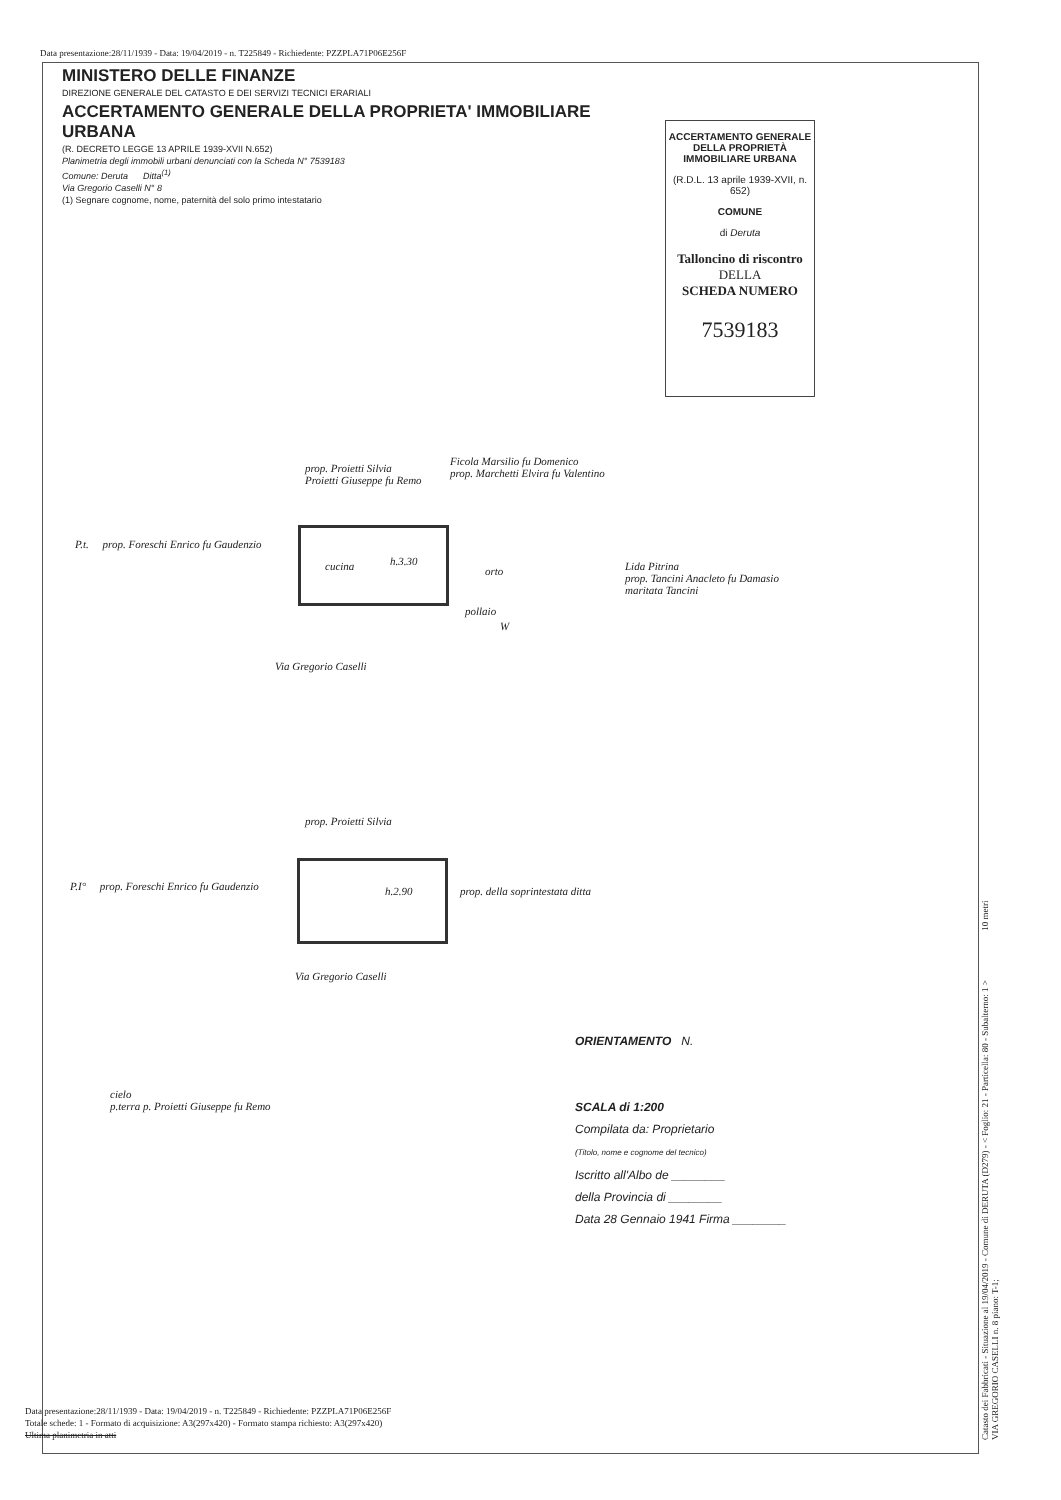Data presentazione:28/11/1939 - Data: 19/04/2019 - n. T225849 - Richiedente: PZZPLA71P06E256F
MINISTERO DELLE FINANZE
DIREZIONE GENERALE DEL CATASTO E DEI SERVIZI TECNICI ERARIALI
ACCERTAMENTO GENERALE DELLA PROPRIETA' IMMOBILIARE URBANA
(R. DECRETO LEGGE 13 APRILE 1939-XVII N.652)
Planimetria degli immobili urbani denunciati con la Scheda N° 7539183
Comune: Deruta Ditta<sup>(1)</sup>
Via Gregorio Caselli N° 8
(1) Segnare cognome, nome, paternità del solo primo intestatario
ACCERTAMENTO GENERALE DELLA PROPRIETÀ IMMOBILIARE URBANA
(R.D.L. 13 aprile 1939-XVII, n. 652)
COMUNE
di Deruta
Talloncino di riscontro
DELLA
SCHEDA NUMERO
7539183
prop. Proietti Silvia
Proietti Giuseppe fu Remo
Ficola Marsilio fu Domenico
prop. Marchetti Elvira fu Valentino
P.t. prop. Foreschi Enrico fu Gaudenzio
cucina h.3.30
orto
pollaio
W
Lida Pitrina
prop. Tancini Anacleto fu Damasio
maritata Tancini
Via Gregorio Caselli
prop. Proietti Silvia
P.I° prop. Foreschi Enrico fu Gaudenzio
h.2.90
prop. della soprintestata ditta
Via Gregorio Caselli
cielo
p.terra p. Proietti Giuseppe fu Remo
ORIENTAMENTO N.
SCALA di 1:200
Compilata da: Proprietario
(Titolo, nome e cognome del tecnico)
Iscritto all'Albo de ________
della Provincia di ________
Data 28 Gennaio 1941 Firma ________
Data presentazione:28/11/1939 - Data: 19/04/2019 - n. T225849 - Richiedente: PZZPLA71P06E256F
Totale schede: 1 - Formato di acquisizione: A3(297x420) - Formato stampa richiesto: A3(297x420)
Ultima planimetria in atti
Catasto dei Fabbricati - Situazione al 19/04/2019 - Comune di DERUTA (D279) - < Foglio: 21 - Particella: 80 - Subalterno: 1 > 10 metri
VIA GREGORIO CASELLI n. 8 piano: T-1;